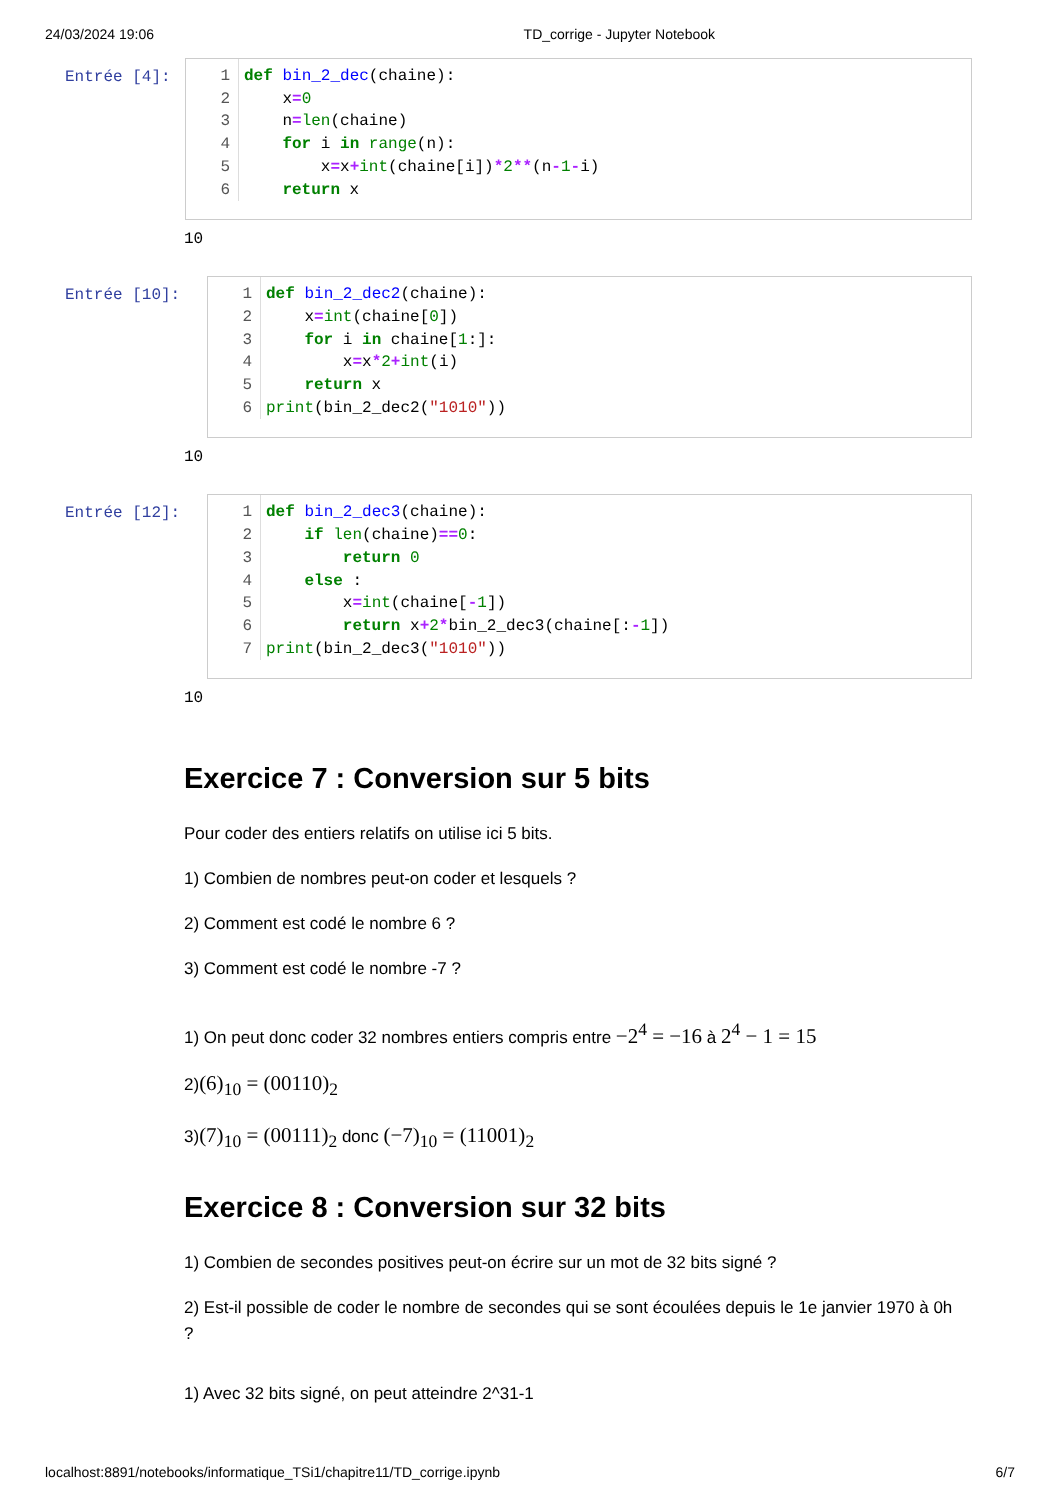24/03/2024 19:06 TD_corrige - Jupyter Notebook
Entrée [4]:
1
2
3
4
5
6
def bin_2_dec(chaine): x=0 n=len(chaine) for i in range(n): x=x+int(chaine[i])*2**(n-1-i) return x
10
Entrée [10]:
1
2
3
4
5
6
def bin_2_dec2(chaine): x=int(chaine[0]) for i in chaine[1:]: x=x*2+int(i) return x print(bin_2_dec2("1010"))
10
Entrée [12]:
1
2
3
4
5
6
7
def bin_2_dec3(chaine): if len(chaine)==0: return 0 else : x=int(chaine[-1]) return x+2*bin_2_dec3(chaine[:-1]) print(bin_2_dec3("1010"))
10
Exercice 7 : Conversion sur 5 bits
Pour coder des entiers relatifs on utilise ici 5 bits.
1) Combien de nombres peut-on coder et lesquels ?
2) Comment est codé le nombre 6 ?
3) Comment est codé le nombre -7 ?
1) On peut donc coder 32 nombres entiers compris entre −2<sup>4</sup> = −16 à 2<sup>4</sup> − 1 = 15
2)(6)<sub>10</sub> = (00110)<sub>2</sub>
3)(7)<sub>10</sub> = (00111)<sub>2</sub> donc (−7)<sub>10</sub> = (11001)<sub>2</sub>
Exercice 8 : Conversion sur 32 bits
1) Combien de secondes positives peut-on écrire sur un mot de 32 bits signé ?
2) Est-il possible de coder le nombre de secondes qui se sont écoulées depuis le 1e janvier 1970 à 0h ?
1) Avec 32 bits signé, on peut atteindre 2^31-1
localhost:8891/notebooks/informatique_TSi1/chapitre11/TD_corrige.ipynb 6/7